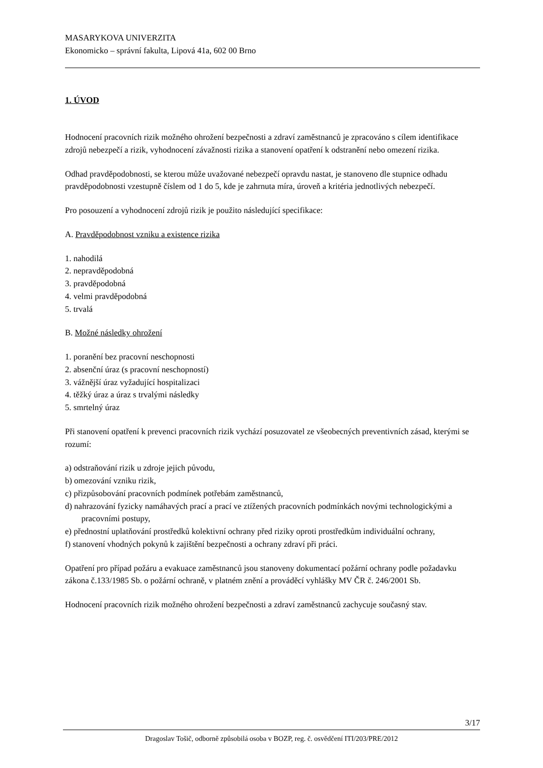MASARYKOVA UNIVERZITA
Ekonomicko – správní fakulta, Lipová 41a, 602 00 Brno
1. ÚVOD
Hodnocení pracovních rizik možného ohrožení bezpečnosti a zdraví zaměstnanců je zpracováno s cílem identifikace zdrojů nebezpečí a rizik, vyhodnocení závažnosti rizika a stanovení opatření k odstranění nebo omezení rizika.
Odhad pravděpodobnosti, se kterou může uvažované nebezpečí opravdu nastat, je stanoveno dle stupnice odhadu pravděpodobnosti vzestupně číslem od 1 do 5, kde je zahrnuta míra, úroveň a kritéria jednotlivých nebezpečí.
Pro posouzení a vyhodnocení zdrojů rizik je použito následující specifikace:
A. Pravděpodobnost vzniku a existence rizika
1. nahodilá
2. nepravděpodobná
3. pravděpodobná
4. velmi pravděpodobná
5. trvalá
B. Možné následky ohrožení
1. poranění bez pracovní neschopnosti
2. absenční úraz (s pracovní neschopností)
3. vážnější úraz vyžadující hospitalizaci
4. těžký úraz a úraz s trvalými následky
5. smrtelný úraz
Při stanovení opatření k prevenci pracovních rizik vychází posuzovatel ze všeobecných preventivních zásad, kterými se rozumí:
a) odstraňování rizik u zdroje jejich původu,
b) omezování vzniku rizik,
c) přizpůsobování pracovních podmínek potřebám zaměstnanců,
d) nahrazování fyzicky namáhavých prací a prací ve ztížených pracovních podmínkách novými technologickými a pracovními postupy,
e) přednostní uplatňování prostředků kolektivní ochrany před riziky oproti prostředkům individuální ochrany,
f) stanovení vhodných pokynů k zajištění bezpečnosti a ochrany zdraví při práci.
Opatření pro případ požáru a evakuace zaměstnanců jsou stanoveny dokumentací požární ochrany podle požadavku zákona č.133/1985 Sb. o požární ochraně, v platném znění a prováděcí vyhlášky MV ČR č. 246/2001 Sb.
Hodnocení pracovních rizik možného ohrožení bezpečnosti a zdraví zaměstnanců zachycuje současný stav.
3/17
Dragoslav Tošič, odborně způsobilá osoba v BOZP, reg. č. osvědčení ITI/203/PRE/2012